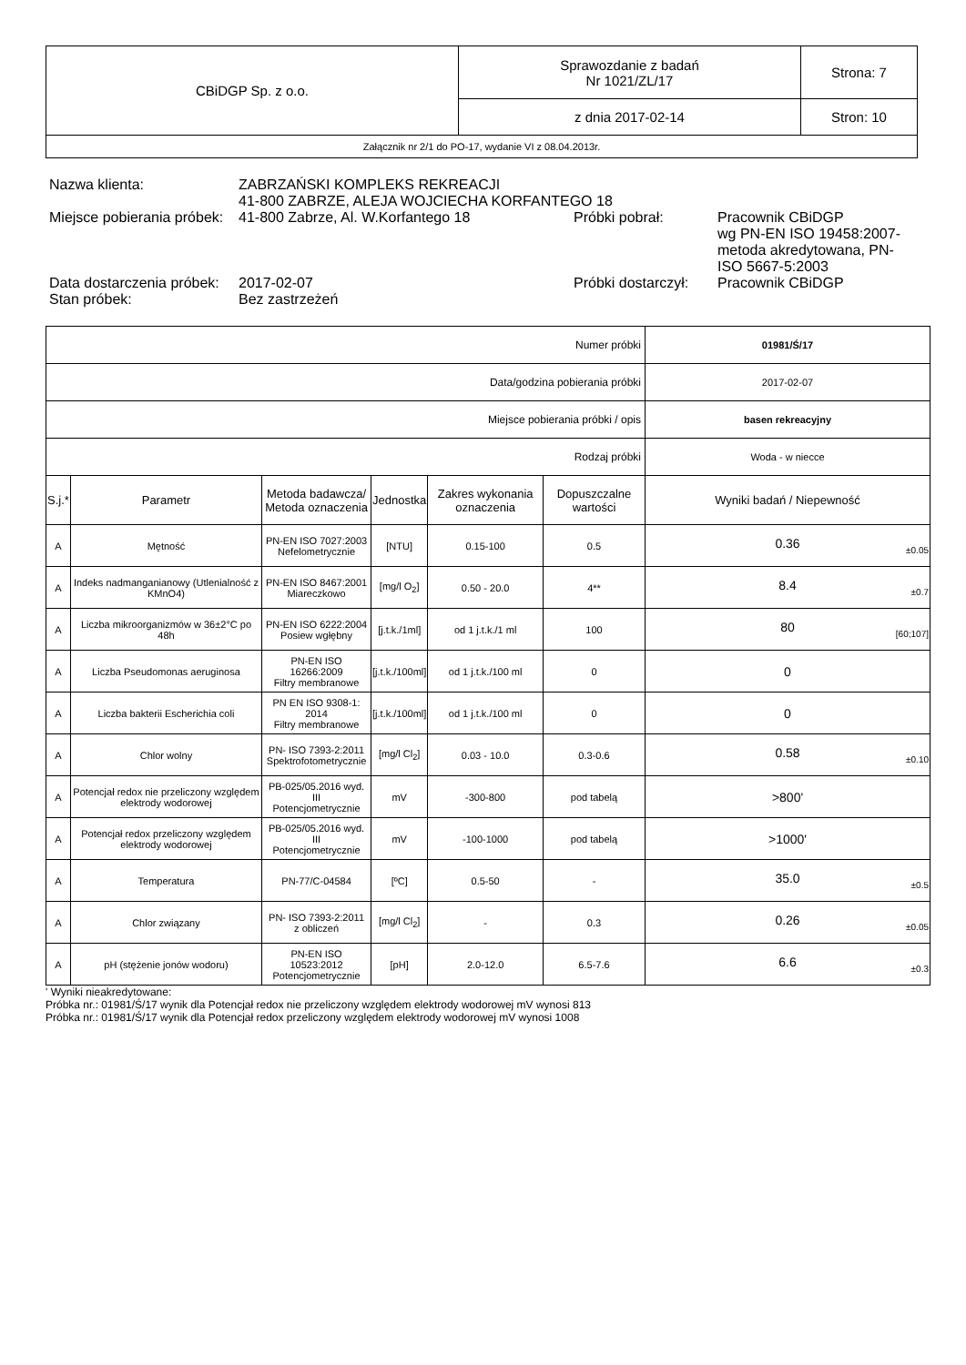| CBiDGP Sp. z o.o. | Sprawozdanie z badań Nr 1021/ZL/17 | Strona: 7 |
| | z dnia 2017-02-14 | Stron: 10 |
| Załącznik nr 2/1 do PO-17, wydanie VI z 08.04.2013r. | | |
| Nazwa klienta: | ZABRZAŃSKI KOMPLEKS REKREACJI 41-800 ZABRZE, ALEJA WOJCIECHA KORFANTEGO 18 | | |
| Miejsce pobierania próbek: | 41-800 Zabrze, Al. W.Korfantego 18 | Próbki pobrał: | Pracownik CBiDGP wg PN-EN ISO 19458:2007-metoda akredytowana, PN-ISO 5667-5:2003 |
| Data dostarczenia próbek: | 2017-02-07 | Próbki dostarczył: | Pracownik CBiDGP |
| Stan próbek: | Bez zastrzeżeń | | |
| Numer próbki | | | | | | 01981/Ś/17 |
| Data/godzina pobierania próbki | | | | | | 2017-02-07 |
| Miejsce pobierania próbki / opis | | | | | | basen rekreacyjny |
| Rodzaj próbki | | | | | | Woda - w niecce |
| S.j.* | Parametr | Metoda badawcza/ Metoda oznaczenia | Jednostka | Zakres wykonania oznaczenia | Dopuszczalne wartości | Wyniki badań / Niepewność |
| A | Mętność | PN-EN ISO 7027:2003 Nefelometrycznie | [NTU] | 0.15-100 | 0.5 | 0.36 ±0.05 |
| A | Indeks nadmanganianowy (Utlenialność z KMnO4) | PN-EN ISO 8467:2001 Miareczkowo | [mg/l O<sub>2</sub>] | 0.50 - 20.0 | 4** | 8.4 ±0.7 |
| A | Liczba mikroorganizmów w 36±2°C po 48h | PN-EN ISO 6222:2004 Posiew wgłębny | [j.t.k./1ml] | od 1 j.t.k./1 ml | 100 | 80 [60;107] |
| A | Liczba Pseudomonas aeruginosa | PN-EN ISO 16266:2009 Filtry membranowe | [j.t.k./100ml] | od 1 j.t.k./100 ml | 0 | 0 |
| A | Liczba bakterii Escherichia coli | PN EN ISO 9308-1: 2014 Filtry membranowe | [j.t.k./100ml] | od 1 j.t.k./100 ml | 0 | 0 |
| A | Chlor wolny | PN- ISO 7393-2:2011 Spektrofotometrycznie | [mg/l Cl<sub>2</sub>] | 0.03 - 10.0 | 0.3-0.6 | 0.58 ±0.10 |
| A | Potencjał redox nie przeliczony względem elektrody wodorowej | PB-025/05.2016 wyd. III Potencjometrycznie | mV | -300-800 | pod tabelą | >800' |
| A | Potencjał redox przeliczony względem elektrody wodorowej | PB-025/05.2016 wyd. III Potencjometrycznie | mV | -100-1000 | pod tabelą | >1000' |
| A | Temperatura | PN-77/C-04584 | [ºC] | 0.5-50 | - | 35.0 ±0.5 |
| A | Chlor związany | PN- ISO 7393-2:2011 z obliczeń | [mg/l Cl<sub>2</sub>] | - | 0.3 | 0.26 ±0.05 |
| A | pH (stężenie jonów wodoru) | PN-EN ISO 10523:2012 Potencjometrycznie | [pH] | 2.0-12.0 | 6.5-7.6 | 6.6 ±0.3 |
' Wyniki nieakredytowane:
Próbka nr.: 01981/Ś/17 wynik dla Potencjał redox nie przeliczony względem elektrody wodorowej mV wynosi 813
Próbka nr.: 01981/Ś/17 wynik dla Potencjał redox przeliczony względem elektrody wodorowej mV wynosi 1008